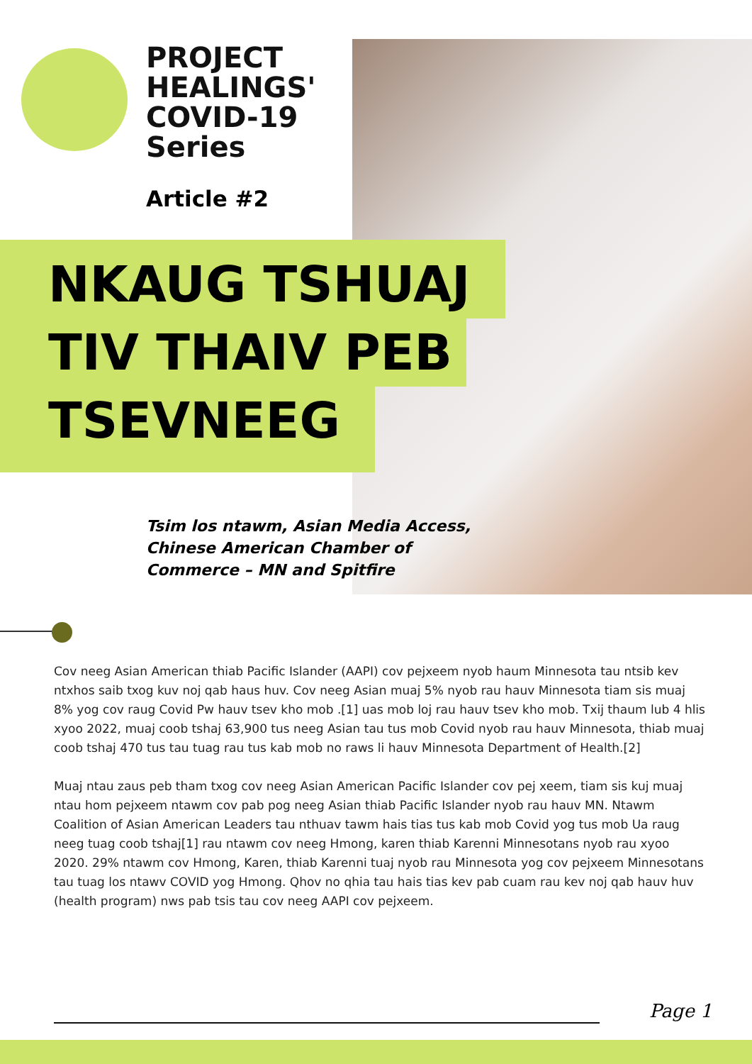PROJECT
HEALINGS'
COVID-19
Series
Article #2
NKAUG TSHUAJ
TIV THAIV PEB
TSEVNEEG
Tsim los ntawm, Asian Media Access,
Chinese American Chamber of
Commerce – MN and Spitfire
Cov neeg Asian American thiab Pacific Islander (AAPI) cov pejxeem nyob haum Minnesota tau ntsib kev ntxhos saib txog kuv noj qab haus huv. Cov neeg Asian muaj 5% nyob rau hauv Minnesota tiam sis muaj 8% yog cov raug Covid Pw hauv tsev kho mob .[1] uas mob loj rau hauv tsev kho mob. Txij thaum lub 4 hlis xyoo 2022, muaj coob tshaj 63,900 tus neeg Asian tau tus mob Covid nyob rau hauv Minnesota, thiab muaj coob tshaj 470 tus tau tuag rau tus kab mob no raws li hauv Minnesota Department of Health.[2]
Muaj ntau zaus peb tham txog cov neeg Asian American Pacific Islander cov pej xeem, tiam sis kuj muaj ntau hom pejxeem ntawm cov pab pog neeg Asian thiab Pacific Islander nyob rau hauv MN. Ntawm Coalition of Asian American Leaders tau nthuav tawm hais tias tus kab mob Covid yog tus mob Ua raug neeg tuag coob tshaj[1] rau ntawm cov neeg Hmong, karen thiab Karenni Minnesotans nyob rau xyoo 2020. 29% ntawm cov Hmong, Karen, thiab Karenni tuaj nyob rau Minnesota yog cov pejxeem Minnesotans tau tuag los ntawv COVID yog Hmong. Qhov no qhia tau hais tias kev pab cuam rau kev noj qab hauv huv (health program) nws pab tsis tau cov neeg AAPI cov pejxeem.
Page 1